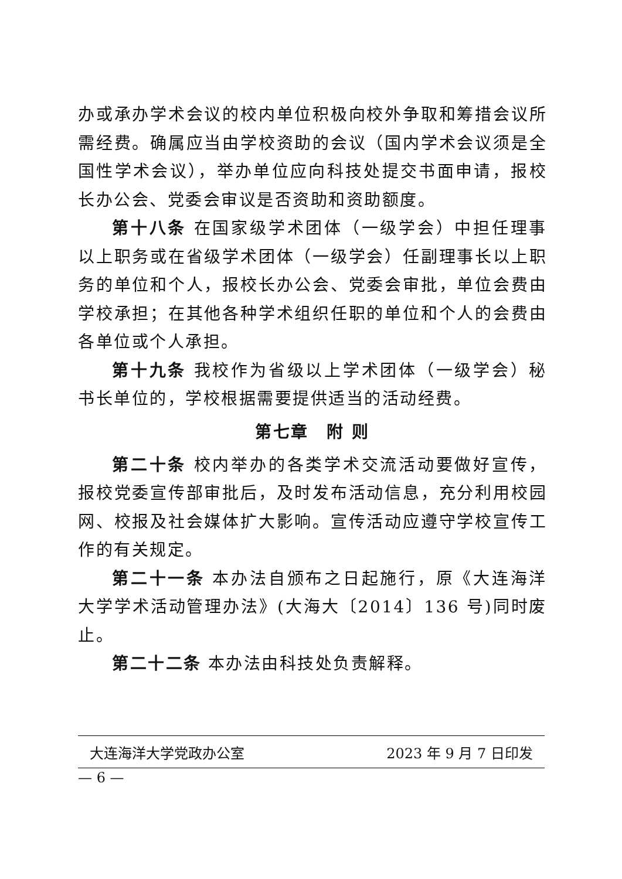办或承办学术会议的校内单位积极向校外争取和筹措会议所需经费。确属应当由学校资助的会议（国内学术会议须是全国性学术会议），举办单位应向科技处提交书面申请，报校长办公会、党委会审议是否资助和资助额度。
第十八条 在国家级学术团体（一级学会）中担任理事以上职务或在省级学术团体（一级学会）任副理事长以上职务的单位和个人，报校长办公会、党委会审批，单位会费由学校承担；在其他各种学术组织任职的单位和个人的会费由各单位或个人承担。
第十九条 我校作为省级以上学术团体（一级学会）秘书长单位的，学校根据需要提供适当的活动经费。
第七章　附 则
第二十条 校内举办的各类学术交流活动要做好宣传，报校党委宣传部审批后，及时发布活动信息，充分利用校园网、校报及社会媒体扩大影响。宣传活动应遵守学校宣传工作的有关规定。
第二十一条 本办法自颁布之日起施行，原《大连海洋大学学术活动管理办法》(大海大〔2014〕136 号)同时废止。
第二十二条 本办法由科技处负责解释。
大连海洋大学党政办公室 2023 年 9 月 7 日印发
— 6 —